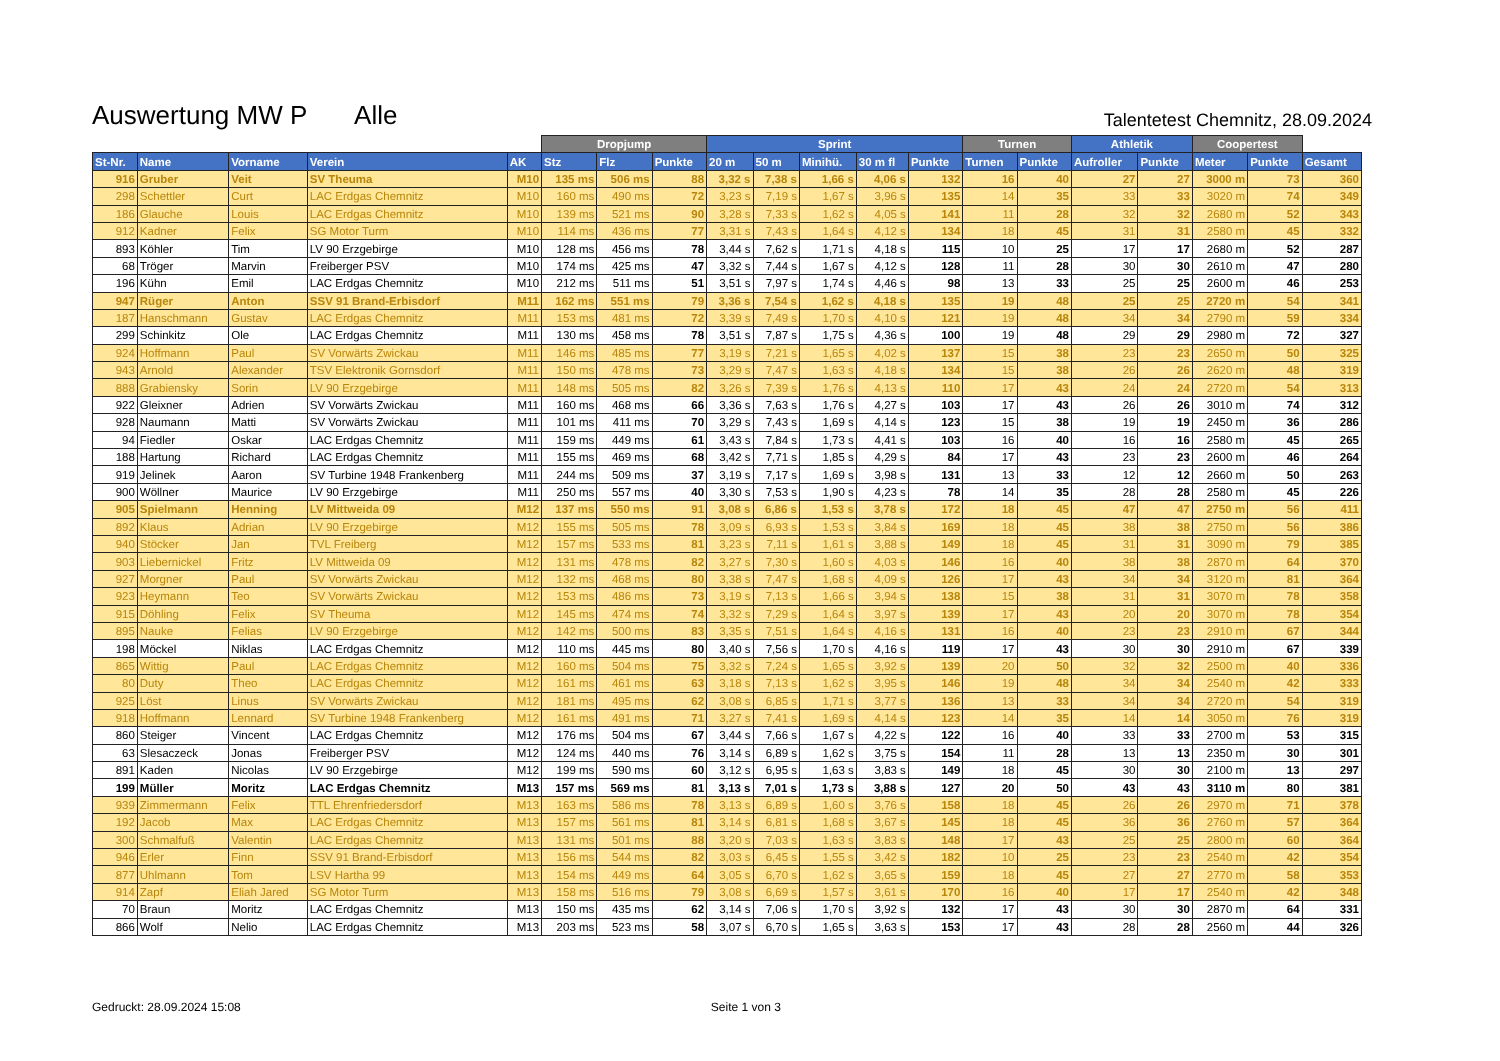Auswertung MW P Alle
Talentetest Chemnitz, 28.09.2024
| | | | | | Dropjump | | | Sprint | | | | | Turnen | | Athletik | | Coopertest | | |
| St-Nr. | Name | Vorname | Verein | AK | Stz | Flz | Punkte | 20 m | 50 m | Minihü. | 30 m fl | Punkte | Turnen | Punkte | Aufroller | Punkte | Meter | Punkte | Gesamt |
| 916 | Gruber | Veit | SV Theuma | M10 | 135 ms | 506 ms | 88 | 3,32 s | 7,38 s | 1,66 s | 4,06 s | 132 | 16 | 40 | 27 | 27 | 3000 m | 73 | 360 |
| 298 | Schettler | Curt | LAC Erdgas Chemnitz | M10 | 160 ms | 490 ms | 72 | 3,23 s | 7,19 s | 1,67 s | 3,96 s | 135 | 14 | 35 | 33 | 33 | 3020 m | 74 | 349 |
| 186 | Glauche | Louis | LAC Erdgas Chemnitz | M10 | 139 ms | 521 ms | 90 | 3,28 s | 7,33 s | 1,62 s | 4,05 s | 141 | 11 | 28 | 32 | 32 | 2680 m | 52 | 343 |
| 912 | Kadner | Felix | SG Motor Turm | M10 | 114 ms | 436 ms | 77 | 3,31 s | 7,43 s | 1,64 s | 4,12 s | 134 | 18 | 45 | 31 | 31 | 2580 m | 45 | 332 |
| 893 | Köhler | Tim | LV 90 Erzgebirge | M10 | 128 ms | 456 ms | 78 | 3,44 s | 7,62 s | 1,71 s | 4,18 s | 115 | 10 | 25 | 17 | 17 | 2680 m | 52 | 287 |
| 68 | Tröger | Marvin | Freiberger PSV | M10 | 174 ms | 425 ms | 47 | 3,32 s | 7,44 s | 1,67 s | 4,12 s | 128 | 11 | 28 | 30 | 30 | 2610 m | 47 | 280 |
| 196 | Kühn | Emil | LAC Erdgas Chemnitz | M10 | 212 ms | 511 ms | 51 | 3,51 s | 7,97 s | 1,74 s | 4,46 s | 98 | 13 | 33 | 25 | 25 | 2600 m | 46 | 253 |
| 947 | Rüger | Anton | SSV 91 Brand-Erbisdorf | M11 | 162 ms | 551 ms | 79 | 3,36 s | 7,54 s | 1,62 s | 4,18 s | 135 | 19 | 48 | 25 | 25 | 2720 m | 54 | 341 |
| 187 | Hanschmann | Gustav | LAC Erdgas Chemnitz | M11 | 153 ms | 481 ms | 72 | 3,39 s | 7,49 s | 1,70 s | 4,10 s | 121 | 19 | 48 | 34 | 34 | 2790 m | 59 | 334 |
| 299 | Schinkitz | Ole | LAC Erdgas Chemnitz | M11 | 130 ms | 458 ms | 78 | 3,51 s | 7,87 s | 1,75 s | 4,36 s | 100 | 19 | 48 | 29 | 29 | 2980 m | 72 | 327 |
| 924 | Hoffmann | Paul | SV Vorwärts Zwickau | M11 | 146 ms | 485 ms | 77 | 3,19 s | 7,21 s | 1,65 s | 4,02 s | 137 | 15 | 38 | 23 | 23 | 2650 m | 50 | 325 |
| 943 | Arnold | Alexander | TSV Elektronik Gornsdorf | M11 | 150 ms | 478 ms | 73 | 3,29 s | 7,47 s | 1,63 s | 4,18 s | 134 | 15 | 38 | 26 | 26 | 2620 m | 48 | 319 |
| 888 | Grabiensky | Sorin | LV 90 Erzgebirge | M11 | 148 ms | 505 ms | 82 | 3,26 s | 7,39 s | 1,76 s | 4,13 s | 110 | 17 | 43 | 24 | 24 | 2720 m | 54 | 313 |
| 922 | Gleixner | Adrien | SV Vorwärts Zwickau | M11 | 160 ms | 468 ms | 66 | 3,36 s | 7,63 s | 1,76 s | 4,27 s | 103 | 17 | 43 | 26 | 26 | 3010 m | 74 | 312 |
| 928 | Naumann | Matti | SV Vorwärts Zwickau | M11 | 101 ms | 411 ms | 70 | 3,29 s | 7,43 s | 1,69 s | 4,14 s | 123 | 15 | 38 | 19 | 19 | 2450 m | 36 | 286 |
| 94 | Fiedler | Oskar | LAC Erdgas Chemnitz | M11 | 159 ms | 449 ms | 61 | 3,43 s | 7,84 s | 1,73 s | 4,41 s | 103 | 16 | 40 | 16 | 16 | 2580 m | 45 | 265 |
| 188 | Hartung | Richard | LAC Erdgas Chemnitz | M11 | 155 ms | 469 ms | 68 | 3,42 s | 7,71 s | 1,85 s | 4,29 s | 84 | 17 | 43 | 23 | 23 | 2600 m | 46 | 264 |
| 919 | Jelinek | Aaron | SV Turbine 1948 Frankenberg | M11 | 244 ms | 509 ms | 37 | 3,19 s | 7,17 s | 1,69 s | 3,98 s | 131 | 13 | 33 | 12 | 12 | 2660 m | 50 | 263 |
| 900 | Wöllner | Maurice | LV 90 Erzgebirge | M11 | 250 ms | 557 ms | 40 | 3,30 s | 7,53 s | 1,90 s | 4,23 s | 78 | 14 | 35 | 28 | 28 | 2580 m | 45 | 226 |
| 905 | Spielmann | Henning | LV Mittweida 09 | M12 | 137 ms | 550 ms | 91 | 3,08 s | 6,86 s | 1,53 s | 3,78 s | 172 | 18 | 45 | 47 | 47 | 2750 m | 56 | 411 |
| 892 | Klaus | Adrian | LV 90 Erzgebirge | M12 | 155 ms | 505 ms | 78 | 3,09 s | 6,93 s | 1,53 s | 3,84 s | 169 | 18 | 45 | 38 | 38 | 2750 m | 56 | 386 |
| 940 | Stöcker | Jan | TVL Freiberg | M12 | 157 ms | 533 ms | 81 | 3,23 s | 7,11 s | 1,61 s | 3,88 s | 149 | 18 | 45 | 31 | 31 | 3090 m | 79 | 385 |
| 903 | Liebernickel | Fritz | LV Mittweida 09 | M12 | 131 ms | 478 ms | 82 | 3,27 s | 7,30 s | 1,60 s | 4,03 s | 146 | 16 | 40 | 38 | 38 | 2870 m | 64 | 370 |
| 927 | Morgner | Paul | SV Vorwärts Zwickau | M12 | 132 ms | 468 ms | 80 | 3,38 s | 7,47 s | 1,68 s | 4,09 s | 126 | 17 | 43 | 34 | 34 | 3120 m | 81 | 364 |
| 923 | Heymann | Teo | SV Vorwärts Zwickau | M12 | 153 ms | 486 ms | 73 | 3,19 s | 7,13 s | 1,66 s | 3,94 s | 138 | 15 | 38 | 31 | 31 | 3070 m | 78 | 358 |
| 915 | Döhling | Felix | SV Theuma | M12 | 145 ms | 474 ms | 74 | 3,32 s | 7,29 s | 1,64 s | 3,97 s | 139 | 17 | 43 | 20 | 20 | 3070 m | 78 | 354 |
| 895 | Nauke | Felias | LV 90 Erzgebirge | M12 | 142 ms | 500 ms | 83 | 3,35 s | 7,51 s | 1,64 s | 4,16 s | 131 | 16 | 40 | 23 | 23 | 2910 m | 67 | 344 |
| 198 | Möckel | Niklas | LAC Erdgas Chemnitz | M12 | 110 ms | 445 ms | 80 | 3,40 s | 7,56 s | 1,70 s | 4,16 s | 119 | 17 | 43 | 30 | 30 | 2910 m | 67 | 339 |
| 865 | Wittig | Paul | LAC Erdgas Chemnitz | M12 | 160 ms | 504 ms | 75 | 3,32 s | 7,24 s | 1,65 s | 3,92 s | 139 | 20 | 50 | 32 | 32 | 2500 m | 40 | 336 |
| 80 | Duty | Theo | LAC Erdgas Chemnitz | M12 | 161 ms | 461 ms | 63 | 3,18 s | 7,13 s | 1,62 s | 3,95 s | 146 | 19 | 48 | 34 | 34 | 2540 m | 42 | 333 |
| 925 | Löst | Linus | SV Vorwärts Zwickau | M12 | 181 ms | 495 ms | 62 | 3,08 s | 6,85 s | 1,71 s | 3,77 s | 136 | 13 | 33 | 34 | 34 | 2720 m | 54 | 319 |
| 918 | Hoffmann | Lennard | SV Turbine 1948 Frankenberg | M12 | 161 ms | 491 ms | 71 | 3,27 s | 7,41 s | 1,69 s | 4,14 s | 123 | 14 | 35 | 14 | 14 | 3050 m | 76 | 319 |
| 860 | Steiger | Vincent | LAC Erdgas Chemnitz | M12 | 176 ms | 504 ms | 67 | 3,44 s | 7,66 s | 1,67 s | 4,22 s | 122 | 16 | 40 | 33 | 33 | 2700 m | 53 | 315 |
| 63 | Slesaczeck | Jonas | Freiberger PSV | M12 | 124 ms | 440 ms | 76 | 3,14 s | 6,89 s | 1,62 s | 3,75 s | 154 | 11 | 28 | 13 | 13 | 2350 m | 30 | 301 |
| 891 | Kaden | Nicolas | LV 90 Erzgebirge | M12 | 199 ms | 590 ms | 60 | 3,12 s | 6,95 s | 1,63 s | 3,83 s | 149 | 18 | 45 | 30 | 30 | 2100 m | 13 | 297 |
| 199 | Müller | Moritz | LAC Erdgas Chemnitz | M13 | 157 ms | 569 ms | 81 | 3,13 s | 7,01 s | 1,73 s | 3,88 s | 127 | 20 | 50 | 43 | 43 | 3110 m | 80 | 381 |
| 939 | Zimmermann | Felix | TTL Ehrenfriedersdorf | M13 | 163 ms | 586 ms | 78 | 3,13 s | 6,89 s | 1,60 s | 3,76 s | 158 | 18 | 45 | 26 | 26 | 2970 m | 71 | 378 |
| 192 | Jacob | Max | LAC Erdgas Chemnitz | M13 | 157 ms | 561 ms | 81 | 3,14 s | 6,81 s | 1,68 s | 3,67 s | 145 | 18 | 45 | 36 | 36 | 2760 m | 57 | 364 |
| 300 | Schmalfuß | Valentin | LAC Erdgas Chemnitz | M13 | 131 ms | 501 ms | 88 | 3,20 s | 7,03 s | 1,63 s | 3,83 s | 148 | 17 | 43 | 25 | 25 | 2800 m | 60 | 364 |
| 946 | Erler | Finn | SSV 91 Brand-Erbisdorf | M13 | 156 ms | 544 ms | 82 | 3,03 s | 6,45 s | 1,55 s | 3,42 s | 182 | 10 | 25 | 23 | 23 | 2540 m | 42 | 354 |
| 877 | Uhlmann | Tom | LSV Hartha 99 | M13 | 154 ms | 449 ms | 64 | 3,05 s | 6,70 s | 1,62 s | 3,65 s | 159 | 18 | 45 | 27 | 27 | 2770 m | 58 | 353 |
| 914 | Zapf | Eliah Jared | SG Motor Turm | M13 | 158 ms | 516 ms | 79 | 3,08 s | 6,69 s | 1,57 s | 3,61 s | 170 | 16 | 40 | 17 | 17 | 2540 m | 42 | 348 |
| 70 | Braun | Moritz | LAC Erdgas Chemnitz | M13 | 150 ms | 435 ms | 62 | 3,14 s | 7,06 s | 1,70 s | 3,92 s | 132 | 17 | 43 | 30 | 30 | 2870 m | 64 | 331 |
| 866 | Wolf | Nelio | LAC Erdgas Chemnitz | M13 | 203 ms | 523 ms | 58 | 3,07 s | 6,70 s | 1,65 s | 3,63 s | 153 | 17 | 43 | 28 | 28 | 2560 m | 44 | 326 |
Gedruckt: 28.09.2024 15:08 Seite 1 von 3